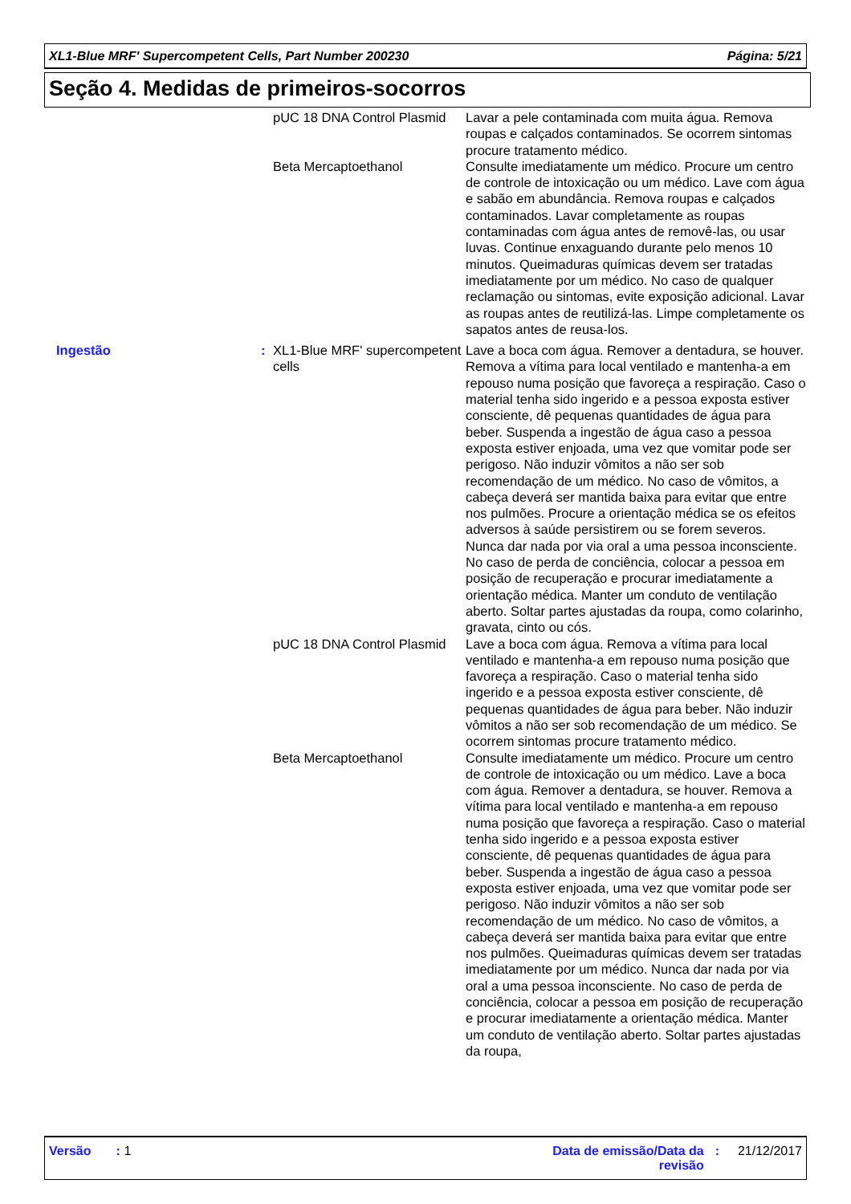XL1-Blue MRF' Supercompetent Cells, Part Number 200230 Página: 5/21
Seção 4. Medidas de primeiros-socorros
| | | pUC 18 DNA Control Plasmid | Lavar a pele contaminada com muita água. Remova roupas e calçados contaminados. Se ocorrem sintomas procure tratamento médico. |
| | | Beta Mercaptoethanol | Consulte imediatamente um médico. Procure um centro de controle de intoxicação ou um médico. Lave com água e sabão em abundância. Remova roupas e calçados contaminados. Lavar completamente as roupas contaminadas com água antes de removê-las, ou usar luvas. Continue enxaguando durante pelo menos 10 minutos. Queimaduras químicas devem ser tratadas imediatamente por um médico. No caso de qualquer reclamação ou sintomas, evite exposição adicional. Lavar as roupas antes de reutilizá-las. Limpe completamente os sapatos antes de reusa-los. |
| Ingestão | : | XL1-Blue MRF' supercompetent cells | Lave a boca com água. Remover a dentadura, se houver. Remova a vítima para local ventilado e mantenha-a em repouso numa posição que favoreça a respiração. Caso o material tenha sido ingerido e a pessoa exposta estiver consciente, dê pequenas quantidades de água para beber. Suspenda a ingestão de água caso a pessoa exposta estiver enjoada, uma vez que vomitar pode ser perigoso. Não induzir vômitos a não ser sob recomendação de um médico. No caso de vômitos, a cabeça deverá ser mantida baixa para evitar que entre nos pulmões. Procure a orientação médica se os efeitos adversos à saúde persistirem ou se forem severos. Nunca dar nada por via oral a uma pessoa inconsciente. No caso de perda de conciência, colocar a pessoa em posição de recuperação e procurar imediatamente a orientação médica. Manter um conduto de ventilação aberto. Soltar partes ajustadas da roupa, como colarinho, gravata, cinto ou cós. |
| | | pUC 18 DNA Control Plasmid | Lave a boca com água. Remova a vítima para local ventilado e mantenha-a em repouso numa posição que favoreça a respiração. Caso o material tenha sido ingerido e a pessoa exposta estiver consciente, dê pequenas quantidades de água para beber. Não induzir vômitos a não ser sob recomendação de um médico. Se ocorrem sintomas procure tratamento médico. |
| | | Beta Mercaptoethanol | Consulte imediatamente um médico. Procure um centro de controle de intoxicação ou um médico. Lave a boca com água. Remover a dentadura, se houver. Remova a vítima para local ventilado e mantenha-a em repouso numa posição que favoreça a respiração. Caso o material tenha sido ingerido e a pessoa exposta estiver consciente, dê pequenas quantidades de água para beber. Suspenda a ingestão de água caso a pessoa exposta estiver enjoada, uma vez que vomitar pode ser perigoso. Não induzir vômitos a não ser sob recomendação de um médico. No caso de vômitos, a cabeça deverá ser mantida baixa para evitar que entre nos pulmões. Queimaduras químicas devem ser tratadas imediatamente por um médico. Nunca dar nada por via oral a uma pessoa inconsciente. No caso de perda de conciência, colocar a pessoa em posição de recuperação e procurar imediatamente a orientação médica. Manter um conduto de ventilação aberto. Soltar partes ajustadas da roupa, |
Versão : 1 Data de emissão/Data da
revisão: 21/12/2017